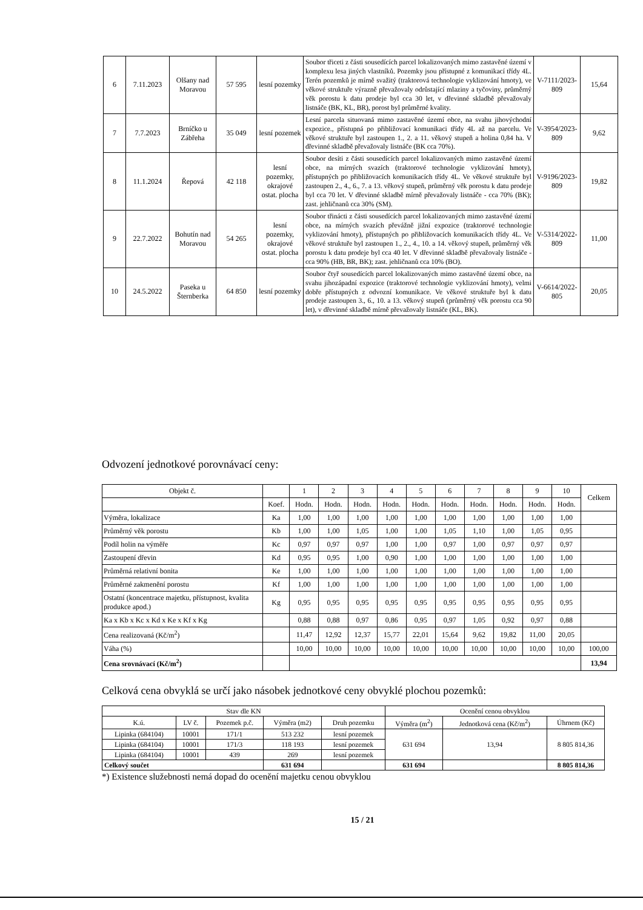| 6 | 7.11.2023 | Olšany nad Moravou | 57 595 | lesní pozemky | Soubor třiceti z části sousedících parcel lokalizovaných mimo zastavěné území v komplexu lesa jiných vlastníků. Pozemky jsou přístupné z komunikací třídy 4L. Terén pozemků je mírně svažitý (traktorová technologie vyklizování hmoty), ve věkové struktuře výrazně převažovaly odrůstající mlaziny a tyčoviny, průměrný věk porostu k datu prodeje byl cca 30 let, v dřevinné skladbě převažovaly listnáče (BK, KL, BR), porost byl průměrné kvality. | V-7111/2023-809 | 15,64 |
| 7 | 7.7.2023 | Brníčko u Zábřeha | 35 049 | lesní pozemek | Lesní parcela situovaná mimo zastavěné území obce, na svahu jihovýchodní expozice., přístupná po přibližovací komunikaci třídy 4L až na parcelu. Ve věkové struktuře byl zastoupen 1., 2. a 11. věkový stupeň a holina 0,84 ha. V dřevinné skladbě převažovaly listnáče (BK cca 70%). | V-3954/2023-809 | 9,62 |
| 8 | 11.1.2024 | Řepová | 42 118 | lesní pozemky, okrajové ostat. plocha | Soubor desíti z části sousedících parcel lokalizovaných mimo zastavěné území obce, na mírných svazích (traktorové technologie vyklizování hmoty), přístupných po přibližovacích komunikacích třídy 4L. Ve věkové struktuře byl zastoupen 2., 4., 6., 7. a 13. věkový stupeň, průměrný věk porostu k datu prodeje byl cca 70 let. V dřevinné skladbě mírně převažovaly listnáče - cca 70% (BK); zast. jehličnanů cca 30% (SM). | V-9196/2023-809 | 19,82 |
| 9 | 22.7.2022 | Bohutín nad Moravou | 54 265 | lesní pozemky, okrajové ostat. plocha | Soubor třinácti z části sousedících parcel lokalizovaných mimo zastavěné území obce, na mírných svazích převážně jižní expozice (traktorové technologie vyklizování hmoty), přístupných po přibližovacích komunikacích třídy 4L. Ve věkové struktuře byl zastoupen 1., 2., 4., 10. a 14. věkový stupeň, průměrný věk porostu k datu prodeje byl cca 40 let. V dřevinné skladbě převažovaly listnáče - cca 90% (HB, BR, BK); zast. jehličnanů cca 10% (BO). | V-5314/2022-809 | 11,00 |
| 10 | 24.5.2022 | Paseka u Šternberka | 64 850 | lesní pozemky | Soubor čtyř sousedících parcel lokalizovaných mimo zastavěné území obce, na svahu jihozápadní expozice (traktorové technologie vyklizování hmoty), velmi dobře přístupných z odvozní komunikace. Ve věkové struktuře byl k datu prodeje zastoupen 3., 6., 10. a 13. věkový stupeň (průměrný věk porostu cca 90 let), v dřevinné skladbě mírně převažovaly listnáče (KL, BK). | V-6614/2022-805 | 20,05 |
Odvození jednotkové porovnávací ceny:
| Objekt č. | | 1 | 2 | 3 | 4 | 5 | 6 | 7 | 8 | 9 | 10 | Celkem |
| | Koef. | Hodn. | Hodn. | Hodn. | Hodn. | Hodn. | Hodn. | Hodn. | Hodn. | Hodn. | Hodn. | |
| Výměra, lokalizace | Ka | 1,00 | 1,00 | 1,00 | 1,00 | 1,00 | 1,00 | 1,00 | 1,00 | 1,00 | 1,00 | |
| Průměrný věk porostu | Kb | 1,00 | 1,00 | 1,05 | 1,00 | 1,00 | 1,05 | 1,10 | 1,00 | 1,05 | 0,95 | |
| Podíl holin na výměře | Kc | 0,97 | 0,97 | 0,97 | 1,00 | 1,00 | 0,97 | 1,00 | 0,97 | 0,97 | 0,97 | |
| Zastoupení dřevin | Kd | 0,95 | 0,95 | 1,00 | 0,90 | 1,00 | 1,00 | 1,00 | 1,00 | 1,00 | 1,00 | |
| Průměrná relativní bonita | Ke | 1,00 | 1,00 | 1,00 | 1,00 | 1,00 | 1,00 | 1,00 | 1,00 | 1,00 | 1,00 | |
| Průměrné zakmenění porostu | Kf | 1,00 | 1,00 | 1,00 | 1,00 | 1,00 | 1,00 | 1,00 | 1,00 | 1,00 | 1,00 | |
| Ostatní (koncentrace majetku, přístupnost, kvalita produkce apod.) | Kg | 0,95 | 0,95 | 0,95 | 0,95 | 0,95 | 0,95 | 0,95 | 0,95 | 0,95 | 0,95 | |
| Ka x Kb x Kc x Kd x Ke x Kf x Kg | | 0,88 | 0,88 | 0,97 | 0,86 | 0,95 | 0,97 | 1,05 | 0,92 | 0,97 | 0,88 | |
| Cena realizovaná (Kč/m<sup>2</sup>) | | 11,47 | 12,92 | 12,37 | 15,77 | 22,01 | 15,64 | 9,62 | 19,82 | 11,00 | 20,05 | |
| Váha (%) | | 10,00 | 10,00 | 10,00 | 10,00 | 10,00 | 10,00 | 10,00 | 10,00 | 10,00 | 10,00 | 100,00 |
| Cena srovnávací (Kč/m<sup>2</sup>) | | | | | | | | | | | | 13,94 |
Celková cena obvyklá se určí jako násobek jednotkové ceny obvyklé plochou pozemků:
| Stav dle KN | | | | | Ocenění cenou obvyklou | | |
| K.ú. | LV č. | Pozemek p.č. | Výměra (m2) | Druh pozemku | Výměra (m<sup>2</sup>) | Jednotková cena (Kč/m<sup>2</sup>) | Úhrnem (Kč) |
| Lipinka (684104) | 10001 | 171/1 | 513 232 | lesní pozemek | 631 694 | 13,94 | 8 805 814,36 |
| Lipinka (684104) | 10001 | 171/3 | 118 193 | lesní pozemek | | | |
| Lipinka (684104) | 10001 | 439 | 269 | lesní pozemek | | | |
| Celkový součet | | | 631 694 | | 631 694 | | 8 805 814,36 |
*) Existence služebnosti nemá dopad do ocenění majetku cenou obvyklou
15 / 21